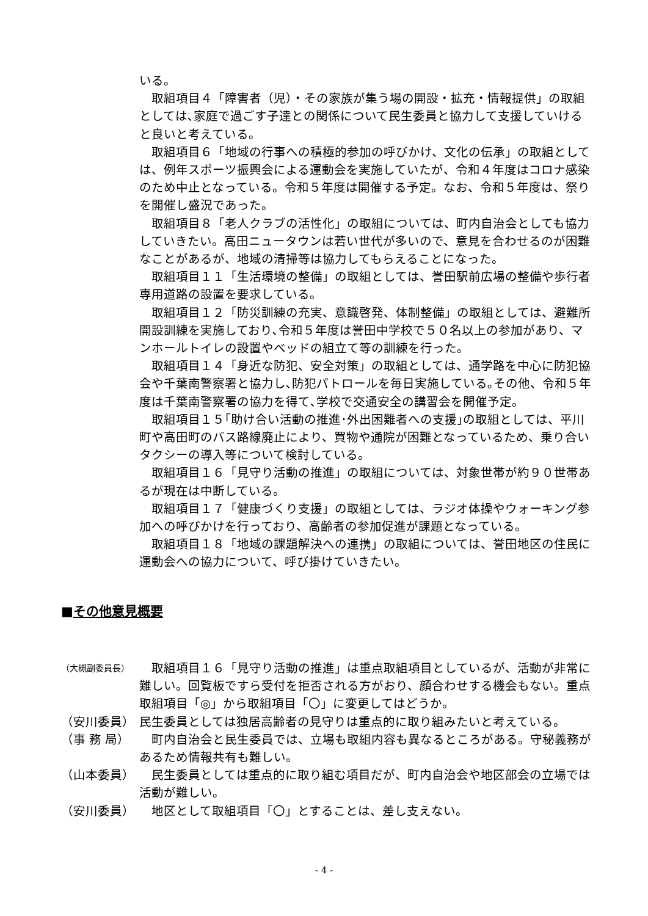いる。
取組項目４「障害者（児）・その家族が集う場の開設・拡充・情報提供」の取組としては､家庭で過ごす子達との関係について民生委員と協力して支援していけると良いと考えている。
取組項目６「地域の行事への積極的参加の呼びかけ、文化の伝承」の取組としては、例年スポーツ振興会による運動会を実施していたが、令和４年度はコロナ感染のため中止となっている。令和５年度は開催する予定。なお、令和５年度は、祭りを開催し盛況であった。
取組項目８「老人クラブの活性化」の取組については、町内自治会としても協力していきたい。高田ニュータウンは若い世代が多いので、意見を合わせるのが困難なことがあるが、地域の清掃等は協力してもらえることになった。
取組項目１１「生活環境の整備」の取組としては、誉田駅前広場の整備や歩行者専用道路の設置を要求している。
取組項目１２「防災訓練の充実、意識啓発、体制整備」の取組としては、避難所開設訓練を実施しており､令和５年度は誉田中学校で５０名以上の参加があり、マンホールトイレの設置やベッドの組立て等の訓練を行った。
取組項目１４「身近な防犯、安全対策」の取組としては、通学路を中心に防犯協会や千葉南警察署と協力し､防犯パトロールを毎日実施している｡その他、令和５年度は千葉南警察署の協力を得て､学校で交通安全の講習会を開催予定。
取組項目１５｢助け合い活動の推進･外出困難者への支援｣の取組としては、平川町や高田町のバス路線廃止により、買物や通院が困難となっているため、乗り合いタクシーの導入等について検討している。
取組項目１６「見守り活動の推進」の取組については、対象世帯が約９０世帯あるが現在は中断している。
取組項目１７「健康づくり支援」の取組としては、ラジオ体操やウォーキング参加への呼びかけを行っており、高齢者の参加促進が課題となっている。
取組項目１８「地域の課題解決への連携」の取組については、誉田地区の住民に運動会への協力について、呼び掛けていきたい。
■その他意見概要
（大槻副委員長）
　取組項目１６「見守り活動の推進」は重点取組項目としているが、活動が非常に難しい。回覧板ですら受付を拒否される方がおり、顔合わせする機会もない。重点取組項目「◎」から取組項目「〇」に変更してはどうか。
（安川委員） 民生委員としては独居高齢者の見守りは重点的に取り組みたいと考えている。
（事 務 局） 　町内自治会と民生委員では、立場も取組内容も異なるところがある。守秘義務があるため情報共有も難しい。
（山本委員） 　民生委員としては重点的に取り組む項目だが、町内自治会や地区部会の立場では活動が難しい。
（安川委員） 　地区として取組項目「〇」とすることは、差し支えない。
- 4 -